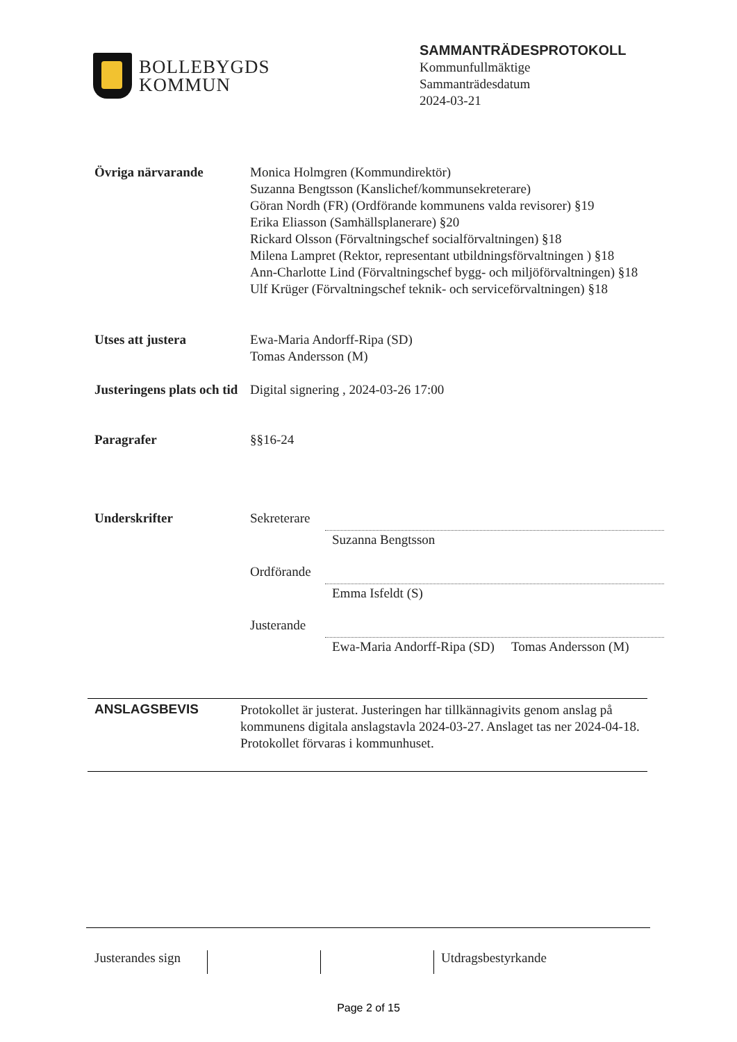BOLLEBYGDS
KOMMUN
SAMMANTRÄDESPROTOKOLL
Kommunfullmäktige
Sammanträdesdatum
2024-03-21
Övriga närvarande Monica Holmgren (Kommundirektör)
Suzanna Bengtsson (Kanslichef/kommunsekreterare)
Göran Nordh (FR) (Ordförande kommunens valda revisorer) §19
Erika Eliasson (Samhällsplanerare) §20
Rickard Olsson (Förvaltningschef socialförvaltningen) §18
Milena Lampret (Rektor, representant utbildningsförvaltningen ) §18
Ann-Charlotte Lind (Förvaltningschef bygg- och miljöförvaltningen) §18
Ulf Krüger (Förvaltningschef teknik- och serviceförvaltningen) §18
Utses att justera Ewa-Maria Andorff-Ripa (SD)
Tomas Andersson (M)
Justeringens plats och tid
Digital signering , 2024-03-26 17:00
Paragrafer §§16-24
Underskrifter Sekreterare
Suzanna Bengtsson
Ordförande
Emma Isfeldt (S)
Justerande
Ewa-Maria Andorff-Ripa (SD) Tomas Andersson (M)
ANSLAGSBEVIS
Protokollet är justerat. Justeringen har tillkännagivits genom anslag på kommunens digitala anslagstavla 2024-03-27. Anslaget tas ner 2024-04-18. Protokollet förvaras i kommunhuset.
Justerandes sign
Utdragsbestyrkande
Page 2 of 15